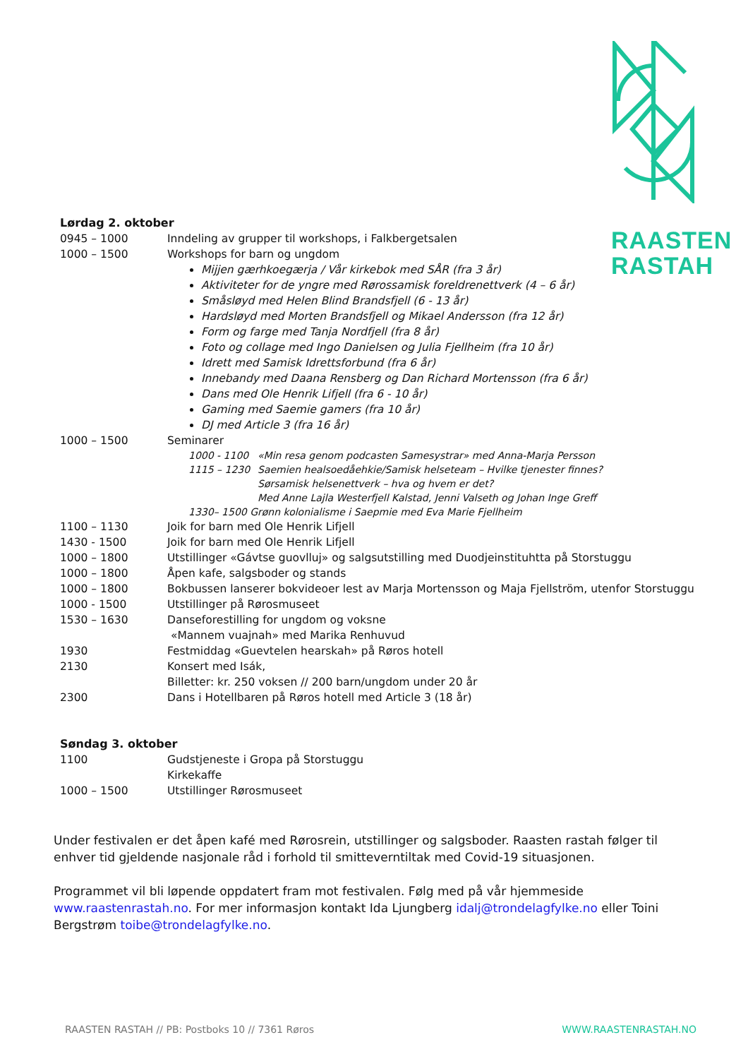RAASTEN
RASTAH
Lørdag 2. oktober
0945 – 1000 Inndeling av grupper til workshops, i Falkbergetsalen
1000 – 1500 Workshops for barn og ungdom
Mijjen gærhkoegærja / Vår kirkebok med SÅR (fra 3 år)
Aktiviteter for de yngre med Rørossamisk foreldrenettverk (4 – 6 år)
Småsløyd med Helen Blind Brandsfjell (6 - 13 år)
Hardsløyd med Morten Brandsfjell og Mikael Andersson (fra 12 år)
Form og farge med Tanja Nordfjell (fra 8 år)
Foto og collage med Ingo Danielsen og Julia Fjellheim (fra 10 år)
Idrett med Samisk Idrettsforbund (fra 6 år)
Innebandy med Daana Rensberg og Dan Richard Mortensson (fra 6 år)
Dans med Ole Henrik Lifjell (fra 6 - 10 år)
Gaming med Saemie gamers (fra 10 år)
DJ med Article 3 (fra 16 år)
1000 – 1500 Seminarer
1000 - 1100 «Min resa genom podcasten Samesystrar» med Anna-Marja Persson
1115 – 1230 Saemien healsoedåehkie/Samisk helseteam – Hvilke tjenester finnes?
Sørsamisk helsenettverk – hva og hvem er det?
Med Anne Lajla Westerfjell Kalstad, Jenni Valseth og Johan Inge Greff
1330– 1500 Grønn kolonialisme i Saepmie med Eva Marie Fjellheim
1100 – 1130 Joik for barn med Ole Henrik Lifjell
1430 - 1500 Joik for barn med Ole Henrik Lifjell
1000 – 1800 Utstillinger «Gávtse guovlluj» og salgsutstilling med Duodjeinstituhtta på Storstuggu
1000 – 1800 Åpen kafe, salgsboder og stands
1000 – 1800 Bokbussen lanserer bokvideoer lest av Marja Mortensson og Maja Fjellström, utenfor Storstuggu
1000 - 1500 Utstillinger på Rørosmuseet
1530 – 1630 Danseforestilling for ungdom og voksne
«Mannem vuajnah» med Marika Renhuvud
1930 Festmiddag «Guevtelen hearskah» på Røros hotell
2130 Konsert med Isák,
Billetter: kr. 250 voksen // 200 barn/ungdom under 20 år
2300 Dans i Hotellbaren på Røros hotell med Article 3 (18 år)
Søndag 3. oktober
1100 Gudstjeneste i Gropa på Storstuggu
Kirkekaffe
1000 – 1500 Utstillinger Rørosmuseet
Under festivalen er det åpen kafé med Rørosrein, utstillinger og salgsboder. Raasten rastah følger til enhver tid gjeldende nasjonale råd i forhold til smitteverntiltak med Covid-19 situasjonen.
Programmet vil bli løpende oppdatert fram mot festivalen. Følg med på vår hjemmeside www.raastenrastah.no. For mer informasjon kontakt Ida Ljungberg idalj@trondelagfylke.no eller Toini Bergstrøm toibe@trondelagfylke.no.
RAASTEN RASTAH // PB: Postboks 10 // 7361 Røros WWW.RAASTENRASTAH.NO